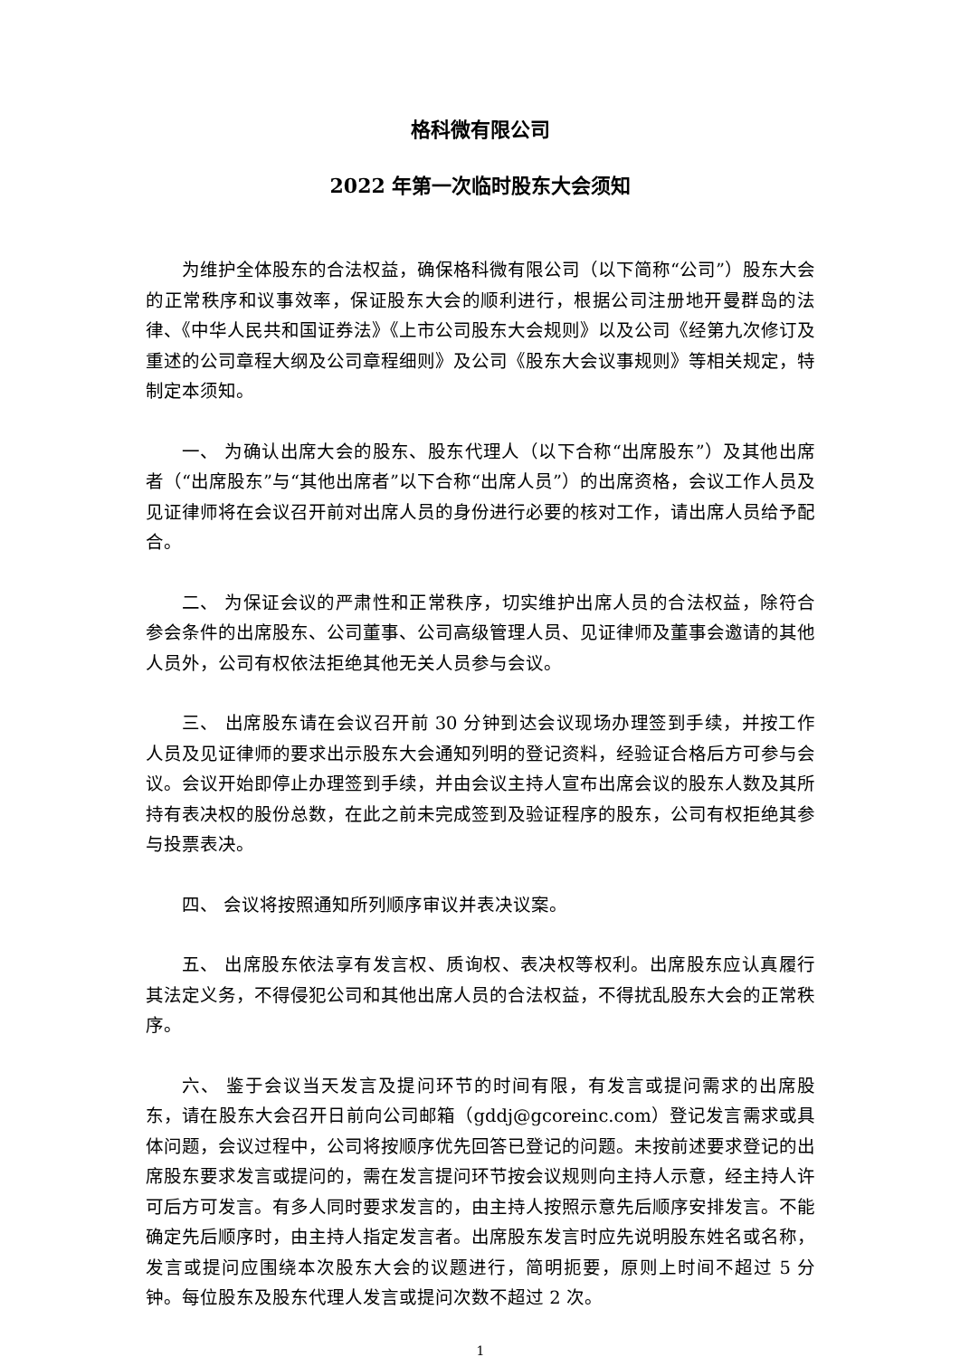格科微有限公司
2022 年第一次临时股东大会须知
为维护全体股东的合法权益，确保格科微有限公司（以下简称“公司”）股东大会的正常秩序和议事效率，保证股东大会的顺利进行，根据公司注册地开曼群岛的法律、《中华人民共和国证券法》《上市公司股东大会规则》以及公司《经第九次修订及重述的公司章程大纲及公司章程细则》及公司《股东大会议事规则》等相关规定，特制定本须知。
一、 为确认出席大会的股东、股东代理人（以下合称“出席股东”）及其他出席者（“出席股东”与“其他出席者”以下合称“出席人员”）的出席资格，会议工作人员及见证律师将在会议召开前对出席人员的身份进行必要的核对工作，请出席人员给予配合。
二、 为保证会议的严肃性和正常秩序，切实维护出席人员的合法权益，除符合参会条件的出席股东、公司董事、公司高级管理人员、见证律师及董事会邀请的其他人员外，公司有权依法拒绝其他无关人员参与会议。
三、 出席股东请在会议召开前 30 分钟到达会议现场办理签到手续，并按工作人员及见证律师的要求出示股东大会通知列明的登记资料，经验证合格后方可参与会议。会议开始即停止办理签到手续，并由会议主持人宣布出席会议的股东人数及其所持有表决权的股份总数，在此之前未完成签到及验证程序的股东，公司有权拒绝其参与投票表决。
四、 会议将按照通知所列顺序审议并表决议案。
五、 出席股东依法享有发言权、质询权、表决权等权利。出席股东应认真履行其法定义务，不得侵犯公司和其他出席人员的合法权益，不得扰乱股东大会的正常秩序。
六、 鉴于会议当天发言及提问环节的时间有限，有发言或提问需求的出席股东，请在股东大会召开日前向公司邮箱（gddj@gcoreinc.com）登记发言需求或具体问题，会议过程中，公司将按顺序优先回答已登记的问题。未按前述要求登记的出席股东要求发言或提问的，需在发言提问环节按会议规则向主持人示意，经主持人许可后方可发言。有多人同时要求发言的，由主持人按照示意先后顺序安排发言。不能确定先后顺序时，由主持人指定发言者。出席股东发言时应先说明股东姓名或名称，发言或提问应围绕本次股东大会的议题进行，简明扼要，原则上时间不超过 5 分钟。每位股东及股东代理人发言或提问次数不超过 2 次。
1